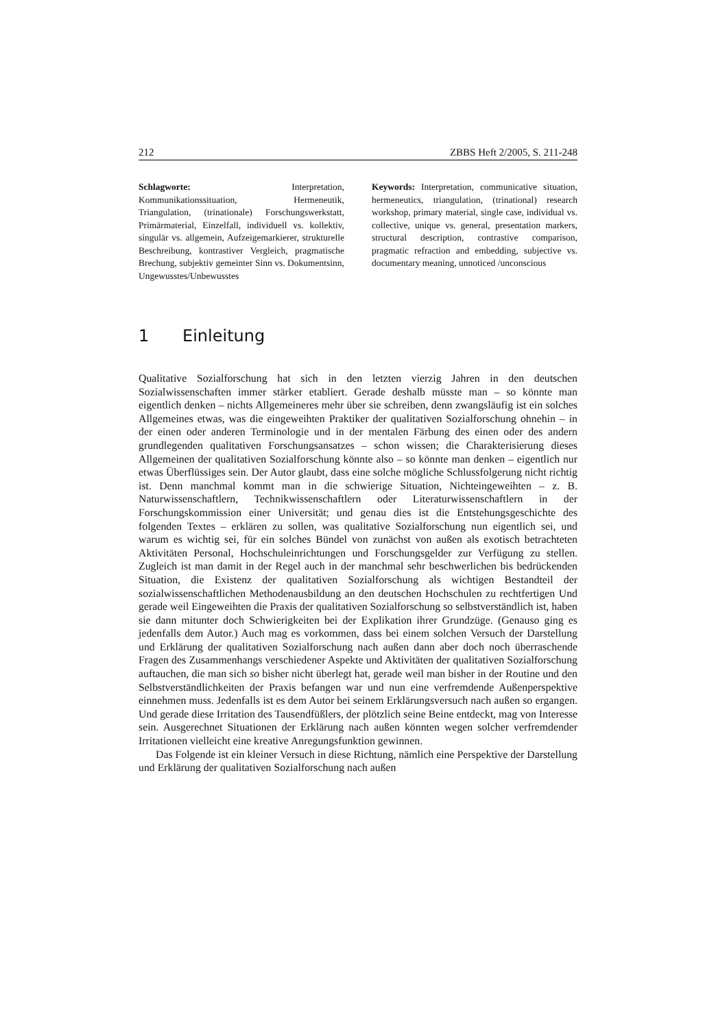212 ZBBS Heft 2/2005, S. 211-248
Schlagworte: Interpretation, Kommunikationssituation, Hermeneutik, Triangulation, (trinationale) Forschungswerkstatt, Primärmaterial, Einzelfall, individuell vs. kollektiv, singulär vs. allgemein, Aufzeigemarkierer, strukturelle Beschreibung, kontrastiver Vergleich, pragmatische Brechung, subjektiv gemeinter Sinn vs. Dokumentsinn, Ungewusstes/Unbewusstes
Keywords: Interpretation, communicative situation, hermeneutics, triangulation, (trinational) research workshop, primary material, single case, individual vs. collective, unique vs. general, presentation markers, structural description, contrastive comparison, pragmatic refraction and embedding, subjective vs. documentary meaning, unnoticed /unconscious
1 Einleitung
Qualitative Sozialforschung hat sich in den letzten vierzig Jahren in den deutschen Sozialwissenschaften immer stärker etabliert. Gerade deshalb müsste man – so könnte man eigentlich denken – nichts Allgemeineres mehr über sie schreiben, denn zwangsläufig ist ein solches Allgemeines etwas, was die eingeweihten Praktiker der qualitativen Sozialforschung ohnehin – in der einen oder anderen Terminologie und in der mentalen Färbung des einen oder des andern grundlegenden qualitativen Forschungsansatzes – schon wissen; die Charakterisierung dieses Allgemeinen der qualitativen Sozialforschung könnte also – so könnte man denken – eigentlich nur etwas Überflüssiges sein. Der Autor glaubt, dass eine solche mögliche Schlussfolgerung nicht richtig ist. Denn manchmal kommt man in die schwierige Situation, Nichteingeweihten – z. B. Naturwissenschaftlern, Technikwissenschaftlern oder Literaturwissenschaftlern in der Forschungskommission einer Universität; und genau dies ist die Entstehungsgeschichte des folgenden Textes – erklären zu sollen, was qualitative Sozialforschung nun eigentlich sei, und warum es wichtig sei, für ein solches Bündel von zunächst von außen als exotisch betrachteten Aktivitäten Personal, Hochschuleinrichtungen und Forschungsgelder zur Verfügung zu stellen. Zugleich ist man damit in der Regel auch in der manchmal sehr beschwerlichen bis bedrückenden Situation, die Existenz der qualitativen Sozialforschung als wichtigen Bestandteil der sozialwissenschaftlichen Methodenausbildung an den deutschen Hochschulen zu rechtfertigen Und gerade weil Eingeweihten die Praxis der qualitativen Sozialforschung so selbstverständlich ist, haben sie dann mitunter doch Schwierigkeiten bei der Explikation ihrer Grundzüge. (Genauso ging es jedenfalls dem Autor.) Auch mag es vorkommen, dass bei einem solchen Versuch der Darstellung und Erklärung der qualitativen Sozialforschung nach außen dann aber doch noch überraschende Fragen des Zusammenhangs verschiedener Aspekte und Aktivitäten der qualitativen Sozialforschung auftauchen, die man sich so bisher nicht überlegt hat, gerade weil man bisher in der Routine und den Selbstverständlichkeiten der Praxis befangen war und nun eine verfremdende Außenperspektive einnehmen muss. Jedenfalls ist es dem Autor bei seinem Erklärungsversuch nach außen so ergangen. Und gerade diese Irritation des Tausendfüßlers, der plötzlich seine Beine entdeckt, mag von Interesse sein. Ausgerechnet Situationen der Erklärung nach außen könnten wegen solcher verfremdender Irritationen vielleicht eine kreative Anregungsfunktion gewinnen.
Das Folgende ist ein kleiner Versuch in diese Richtung, nämlich eine Perspektive der Darstellung und Erklärung der qualitativen Sozialforschung nach außen